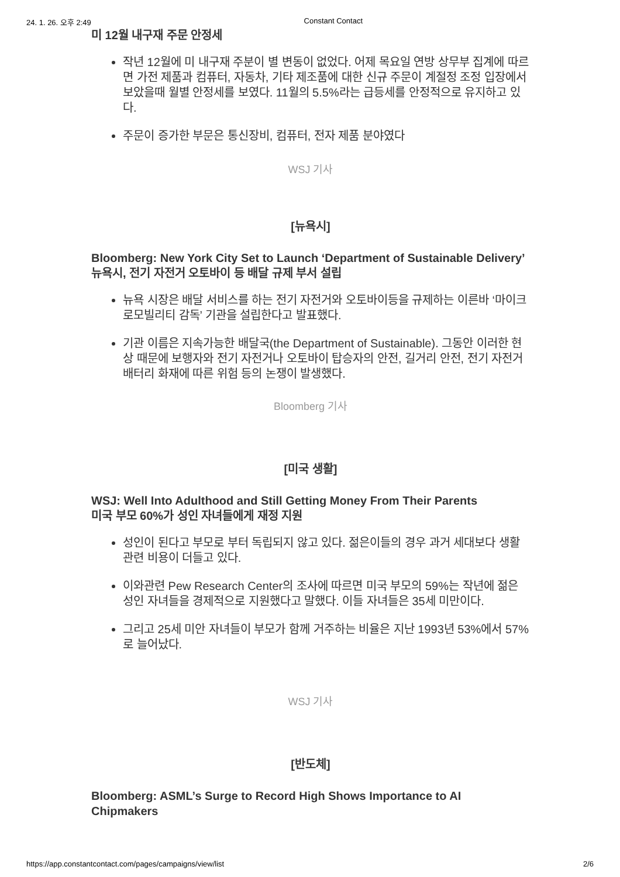24. 1. 26. 오후 2:49 Constant Contact
미 12월 내구재 주문 안정세
작년 12월에 미 내구재 주분이 별 변동이 없었다. 어제 목요일 연방 상무부 집계에 따르면 가전 제품과 컴퓨터, 자동차, 기타 제조품에 대한 신규 주문이 계절정 조정 입장에서 보았을때 월별 안정세를 보였다. 11월의 5.5%라는 급등세를 안정적으로 유지하고 있다.
주문이 증가한 부문은 통신장비, 컴퓨터, 전자 제품 분야였다
WSJ 기사
[뉴욕시]
Bloomberg: New York City Set to Launch ‘Department of Sustainable Delivery’
뉴욕시, 전기 자전거 오토바이 등 배달 규제 부서 설립
뉴욕 시장은 배달 서비스를 하는 전기 자전거와 오토바이등을 규제하는 이른바 ‘마이크로모빌리티 감독’ 기관을 설립한다고 발표했다.
기관 이름은 지속가능한 배달국(the Department of Sustainable). 그동안 이러한 현상 때문에 보행자와 전기 자전거나 오토바이 탑승자의 안전, 길거리 안전, 전기 자전거 배터리 화재에 따른 위험 등의 논쟁이 발생했다.
Bloomberg 기사
[미국 생활]
WSJ: Well Into Adulthood and Still Getting Money From Their Parents
미국 부모 60%가 성인 자녀들에게 재정 지원
성인이 된다고 부모로 부터 독립되지 않고 있다. 젊은이들의 경우 과거 세대보다 생활 관련 비용이 더들고 있다.
이와관련 Pew Research Center의 조사에 따르면 미국 부모의 59%는 작년에 젊은 성인 자녀들을 경제적으로 지원했다고 말했다. 이들 자녀들은 35세 미만이다.
그리고 25세 미안 자녀들이 부모가 함께 거주하는 비율은 지난 1993년 53%에서 57%로 늘어났다.
WSJ 기사
[반도체]
Bloomberg: ASML’s Surge to Record High Shows Importance to AI Chipmakers
https://app.constantcontact.com/pages/campaigns/view/list 2/6